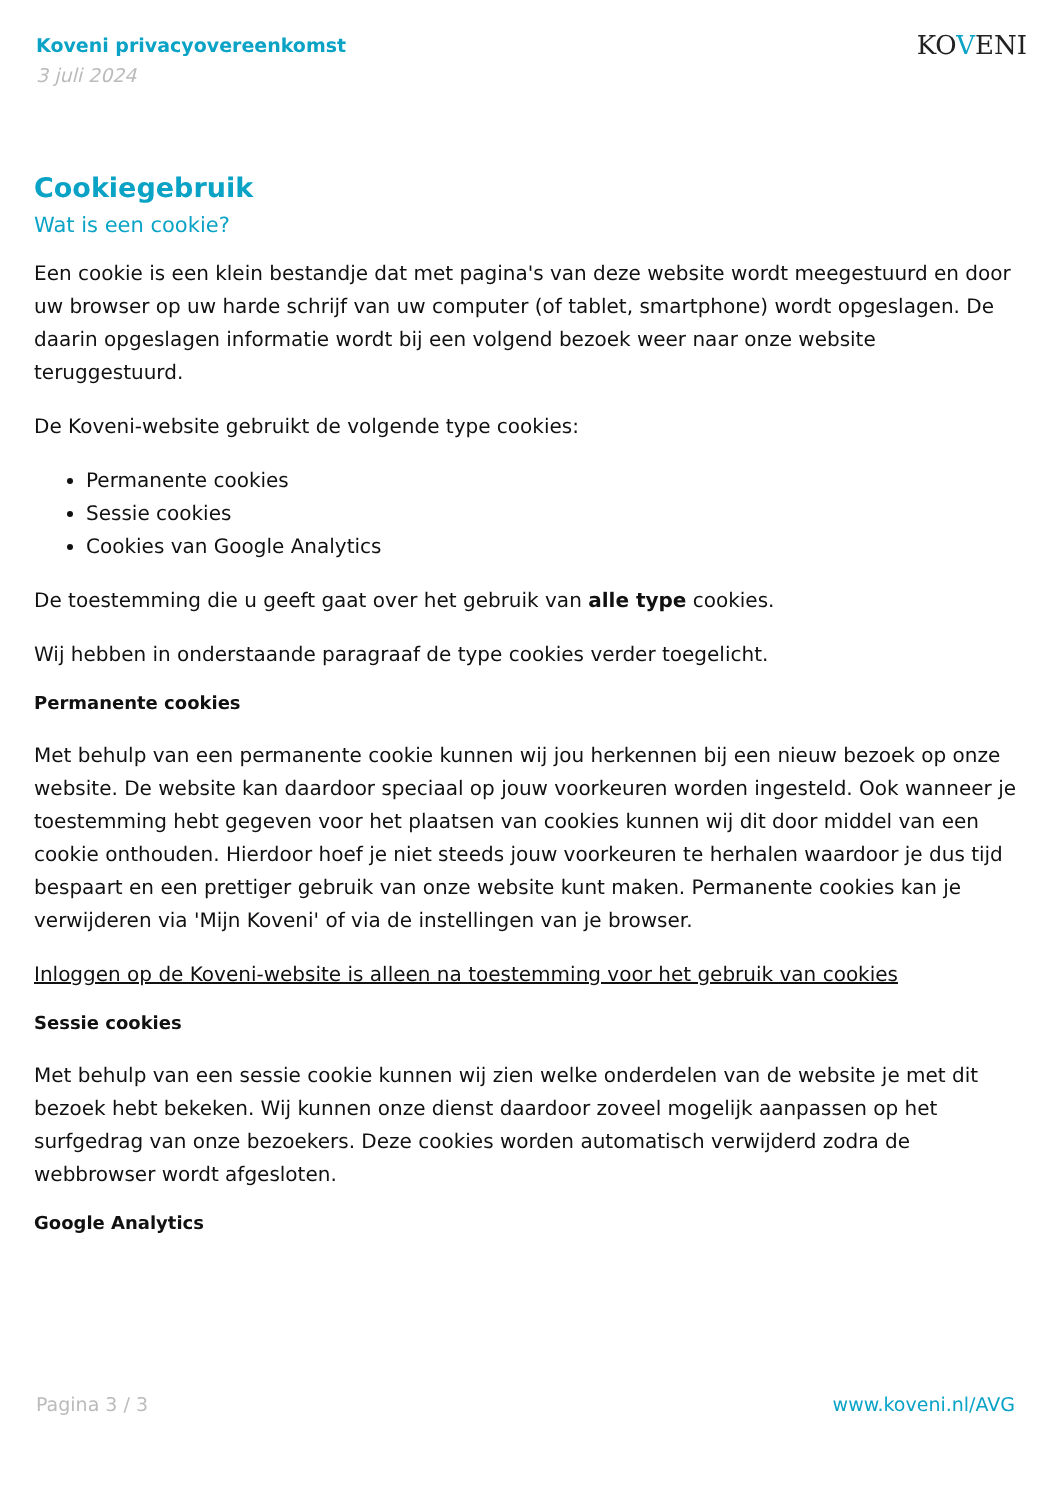Koveni privacyovereenkomst
3 juli 2024
KOVENI
Cookiegebruik
Wat is een cookie?
Een cookie is een klein bestandje dat met pagina's van deze website wordt meegestuurd en door uw browser op uw harde schrijf van uw computer (of tablet, smartphone) wordt opgeslagen. De daarin opgeslagen informatie wordt bij een volgend bezoek weer naar onze website teruggestuurd.
De Koveni-website gebruikt de volgende type cookies:
Permanente cookies
Sessie cookies
Cookies van Google Analytics
De toestemming die u geeft gaat over het gebruik van alle type cookies.
Wij hebben in onderstaande paragraaf de type cookies verder toegelicht.
Permanente cookies
Met behulp van een permanente cookie kunnen wij jou herkennen bij een nieuw bezoek op onze website. De website kan daardoor speciaal op jouw voorkeuren worden ingesteld. Ook wanneer je toestemming hebt gegeven voor het plaatsen van cookies kunnen wij dit door middel van een cookie onthouden. Hierdoor hoef je niet steeds jouw voorkeuren te herhalen waardoor je dus tijd bespaart en een prettiger gebruik van onze website kunt maken. Permanente cookies kan je verwijderen via 'Mijn Koveni' of via de instellingen van je browser.
Inloggen op de Koveni-website is alleen na toestemming voor het gebruik van cookies
Sessie cookies
Met behulp van een sessie cookie kunnen wij zien welke onderdelen van de website je met dit bezoek hebt bekeken. Wij kunnen onze dienst daardoor zoveel mogelijk aanpassen op het surfgedrag van onze bezoekers. Deze cookies worden automatisch verwijderd zodra de webbrowser wordt afgesloten.
Google Analytics
Pagina 3 / 3 www.koveni.nl/AVG